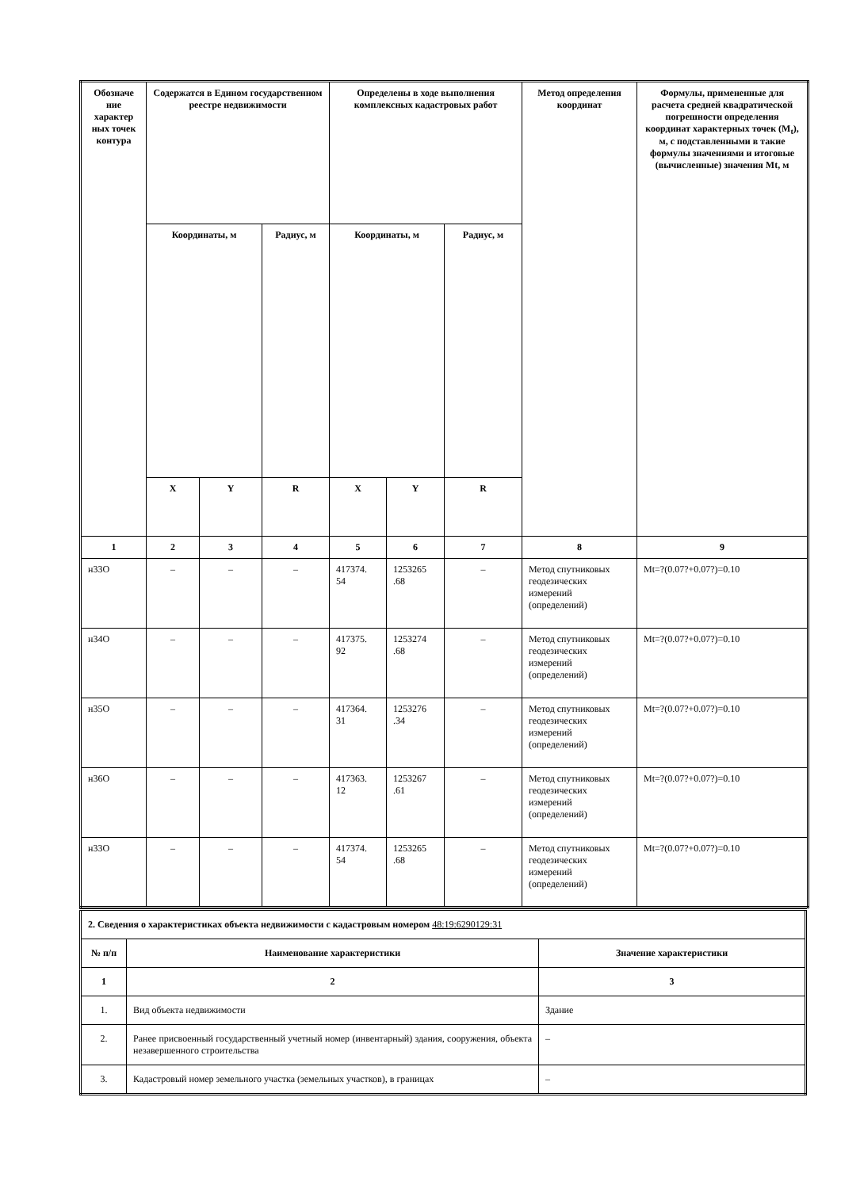| Обозначе ние характер ных точек контура | Содержатся в Едином государственном реестре недвижимости | | | Определены в ходе выполнения комплексных кадастровых работ | | | Метод определения координат | Формулы, примененные для расчета средней квадратической погрешности определения координат характерных точек (M<sub>t</sub>), м, с подставленными в такие формулы значениями и итоговые (вычисленные) значения Mt, м |
| --- | --- | --- | --- | --- | --- | --- | --- | --- |
| | Координаты, м | | Радиус, м | Координаты, м | | Радиус, м | | |
| | X | Y | R | X | Y | R | | |
| 1 | 2 | 3 | 4 | 5 | 6 | 7 | 8 | 9 |
| н33О | – | – | – | 417374. 54 | 1253265 .68 | – | Метод спутниковых геодезических измерений (определений) | Mt=?(0.07?+0.07?)=0.10 |
| н34О | – | – | – | 417375. 92 | 1253274 .68 | – | Метод спутниковых геодезических измерений (определений) | Mt=?(0.07?+0.07?)=0.10 |
| н35О | – | – | – | 417364. 31 | 1253276 .34 | – | Метод спутниковых геодезических измерений (определений) | Mt=?(0.07?+0.07?)=0.10 |
| н36О | – | – | – | 417363. 12 | 1253267 .61 | – | Метод спутниковых геодезических измерений (определений) | Mt=?(0.07?+0.07?)=0.10 |
| н33О | – | – | – | 417374. 54 | 1253265 .68 | – | Метод спутниковых геодезических измерений (определений) | Mt=?(0.07?+0.07?)=0.10 |
| 2. Сведения о характеристиках объекта недвижимости с кадастровым номером 48:19:6290129:31 | | |
| № п/п | Наименование характеристики | Значение характеристики |
| 1 | 2 | 3 |
| 1. | Вид объекта недвижимости | Здание |
| 2. | Ранее присвоенный государственный учетный номер (инвентарный) здания, сооружения, объекта незавершенного строительства | – |
| 3. | Кадастровый номер земельного участка (земельных участков), в границах | – |